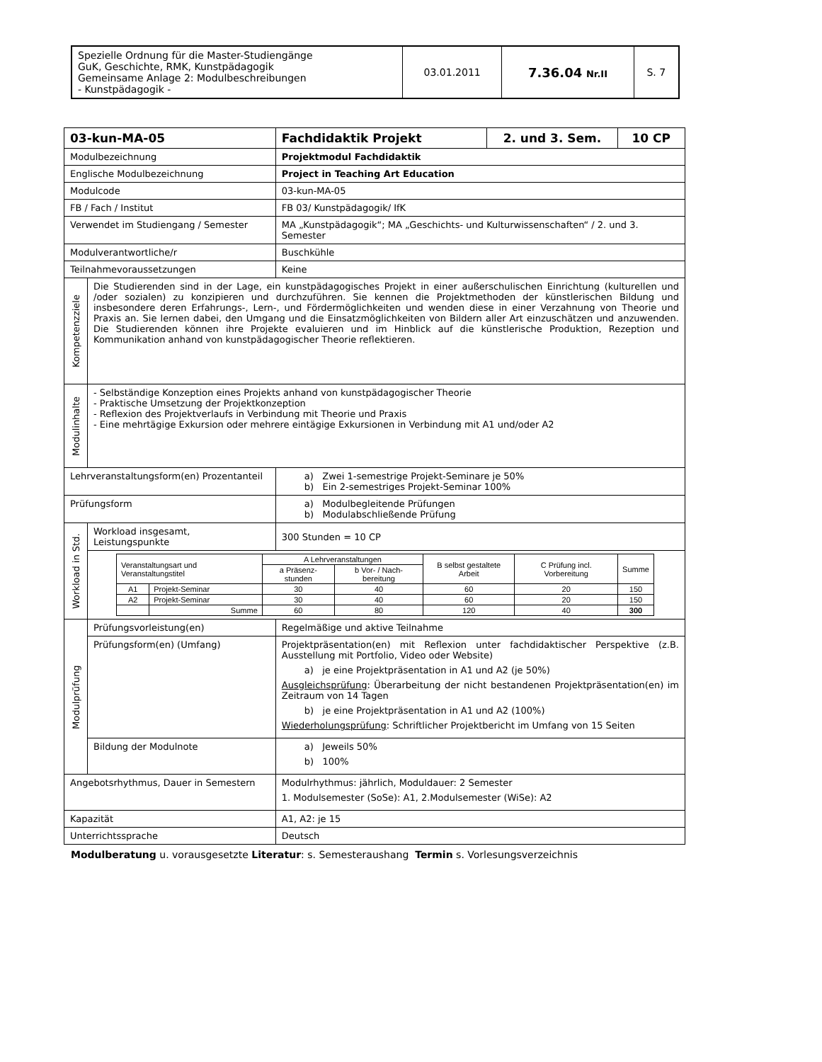| Spezielle Ordnung für die Master-Studiengänge GuK, Geschichte, RMK, Kunstpädagogik Gemeinsame Anlage 2: Modulbeschreibungen - Kunstpädagogik - | 03.01.2011 | 7.36.04 Nr.II | S. 7 |
| 03-kun-MA-05 | | Fachdidaktik Projekt | 2. und 3. Sem. | 10 CP |
| Modulbezeichnung | | Projektmodul Fachdidaktik | | |
| Englische Modulbezeichnung | | Project in Teaching Art Education | | |
| Modulcode | | 03-kun-MA-05 | | |
| FB / Fach / Institut | | FB 03/ Kunstpädagogik/ IfK | | |
| Verwendet im Studiengang / Semester | | MA „Kunstpädagogik“; MA „Geschichts- und Kulturwissenschaften“ / 2. und 3. Semester | | |
| Modulverantwortliche/r | | Buschkühle | | |
| Teilnahmevoraussetzungen | | Keine | | |
| Kompetenzziele | Die Studierenden sind in der Lage, ein kunstpädagogisches Projekt in einer außerschulischen Einrichtung (kulturellen und /oder sozialen) zu konzipieren und durchzuführen. Sie kennen die Projektmethoden der künstlerischen Bildung und insbesondere deren Erfahrungs-, Lern-, und Fördermöglichkeiten und wenden diese in einer Verzahnung von Theorie und Praxis an. Sie lernen dabei, den Umgang und die Einsatzmöglichkeiten von Bildern aller Art einzuschätzen und anzuwenden. Die Studierenden können ihre Projekte evaluieren und im Hinblick auf die künstlerische Produktion, Rezeption und Kommunikation anhand von kunstpädagogischer Theorie reflektieren. | | | |
| Modulinhalte | - Selbständige Konzeption eines Projekts anhand von kunstpädagogischer Theorie - Praktische Umsetzung der Projektkonzeption - Reflexion des Projektverlaufs in Verbindung mit Theorie und Praxis - Eine mehrtägige Exkursion oder mehrere eintägige Exkursionen in Verbindung mit A1 und/oder A2 | | | |
| Lehrveranstaltungsform(en) Prozentanteil | | a) Zwei 1-semestrige Projekt-Seminare je 50% b) Ein 2-semestriges Projekt-Seminar 100% | | |
| Prüfungsform | | a) Modulbegleitende Prüfungen b) Modulabschließende Prüfung | | |
| Workload in Std. | Workload insgesamt, Leistungspunkte | 300 Stunden = 10 CP | | |
| | / Veranstaltungsart und Veranstaltungstitel / / A Lehrveranstaltungen / / B selbst gestaltete Arbeit / C Prüfung incl. Vorbereitung / Summe / / / / a Präsenz-stunden / b Vor- / Nach- bereitung / / / / / A1 / Projekt-Seminar / 30 / 40 / 60 / 20 / 150 / / A2 / Projekt-Seminar / 30 / 40 / 60 / 20 / 150 / / / Summe / 60 / 80 / 120 / 40 / 300 / | | | |
| Modulprüfung | Prüfungsvorleistung(en) | Regelmäßige und aktive Teilnahme | | |
| | Prüfungsform(en) (Umfang) | Projektpräsentation(en) mit Reflexion unter fachdidaktischer Perspektive (z.B. Ausstellung mit Portfolio, Video oder Website) a) je eine Projektpräsentation in A1 und A2 (je 50%) Ausgleichsprüfung : Überarbeitung der nicht bestandenen Projektpräsentation(en) im Zeitraum von 14 Tagen b) je eine Projektpräsentation in A1 und A2 (100%) Wiederholungsprüfung : Schriftlicher Projektbericht im Umfang von 15 Seiten | | |
| | Bildung der Modulnote | a) Jeweils 50% b) 100% | | |
| Angebotsrhythmus, Dauer in Semestern | | Modulrhythmus: jährlich, Moduldauer: 2 Semester 1. Modulsemester (SoSe): A1, 2.Modulsemester (WiSe): A2 | | |
| Kapazität | | A1, A2: je 15 | | |
| Unterrichtssprache | | Deutsch | | |
Modulberatung u. vorausgesetzte Literatur: s. Semesteraushang Termin s. Vorlesungsverzeichnis